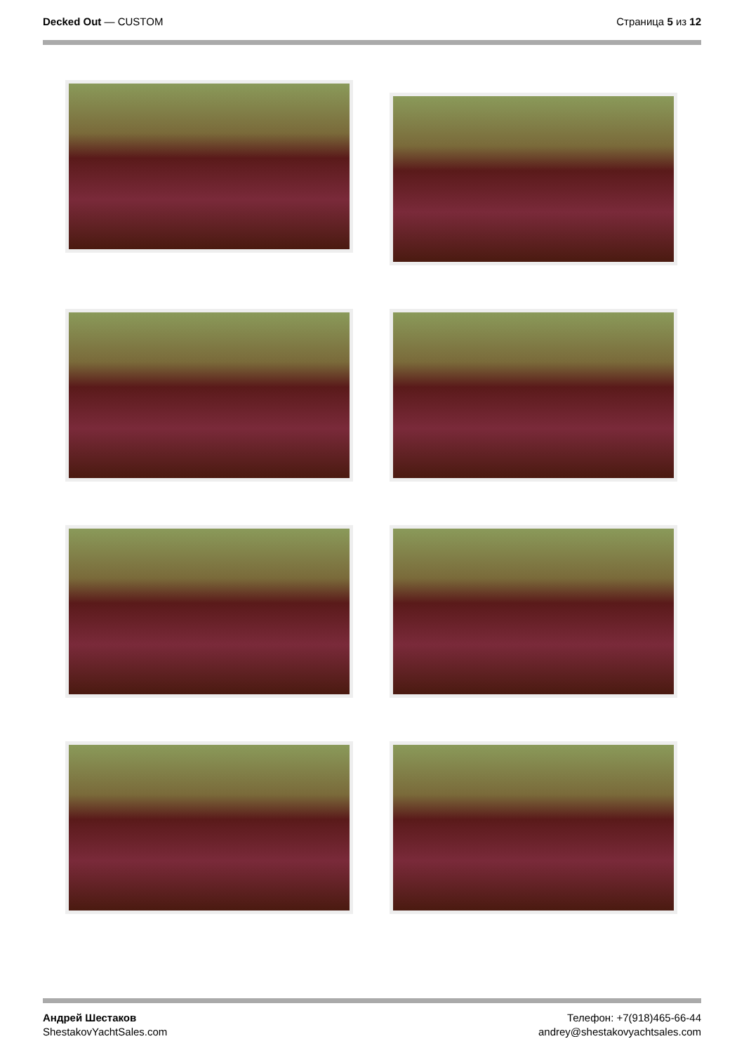Decked Out — CUSTOM Страница 5 из 12
Андрей Шестаков
ShestakovYachtSales.com
Телефон: +7(918)465-66-44
andrey@shestakovyachtsales.com